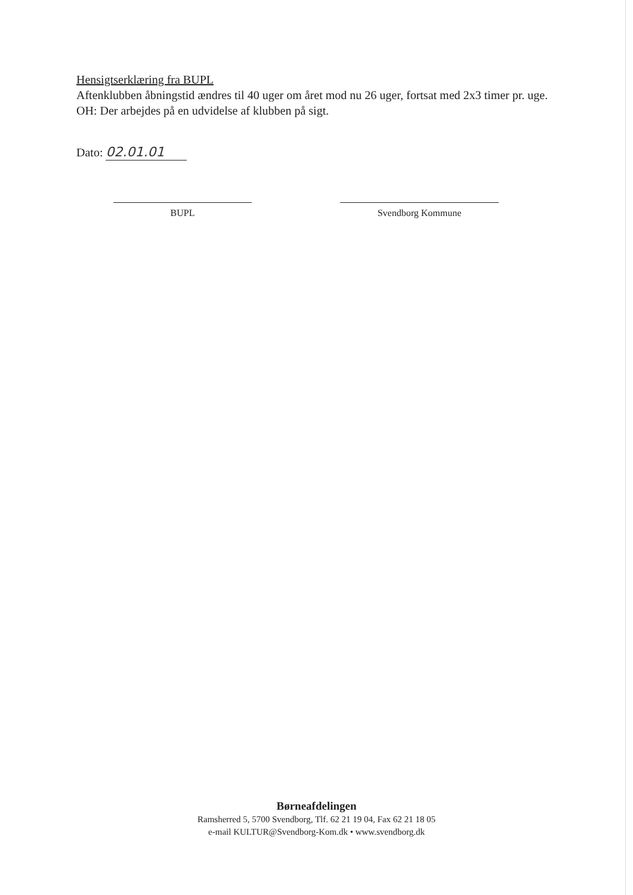Hensigtserklæring fra BUPL
Aftenklubben åbningstid ændres til 40 uger om året mod nu 26 uger, fortsat med 2x3 timer pr. uge.
OH: Der arbejdes på en udvidelse af klubben på sigt.
Dato: 02.01.01
BUPL Svendborg Kommune
Børneafdelingen
Ramsherred 5, 5700 Svendborg, Tlf. 62 21 19 04, Fax 62 21 18 05
e-mail KULTUR@Svendborg-Kom.dk • www.svendborg.dk